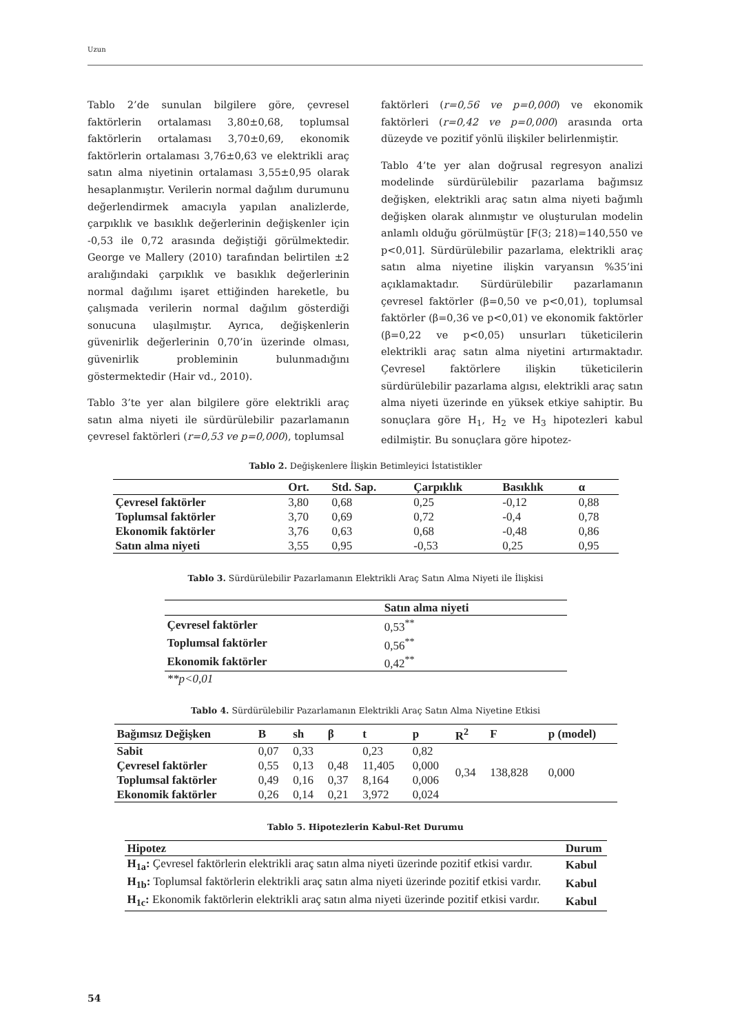Uzun
Tablo 2’de sunulan bilgilere göre, çevresel faktörlerin ortalaması 3,80±0,68, toplumsal faktörlerin ortalaması 3,70±0,69, ekonomik faktörlerin ortalaması 3,76±0,63 ve elektrikli araç satın alma niyetinin ortalaması 3,55±0,95 olarak hesaplanmıştır. Verilerin normal dağılım durumunu değerlendirmek amacıyla yapılan analizlerde, çarpıklık ve basıklık değerlerinin değişkenler için -0,53 ile 0,72 arasında değiştiği görülmektedir. George ve Mallery (2010) tarafından belirtilen ±2 aralığındaki çarpıklık ve basıklık değerlerinin normal dağılımı işaret ettiğinden hareketle, bu çalışmada verilerin normal dağılım gösterdiği sonucuna ulaşılmıştır. Ayrıca, değişkenlerin güvenirlik değerlerinin 0,70’in üzerinde olması, güvenirlik probleminin bulunmadığını göstermektedir (Hair vd., 2010).
Tablo 3’te yer alan bilgilere göre elektrikli araç satın alma niyeti ile sürdürülebilir pazarlamanın çevresel faktörleri (r=0,53 ve p=0,000), toplumsal
faktörleri (r=0,56 ve p=0,000) ve ekonomik faktörleri (r=0,42 ve p=0,000) arasında orta düzeyde ve pozitif yönlü ilişkiler belirlenmiştir.
Tablo 4’te yer alan doğrusal regresyon analizi modelinde sürdürülebilir pazarlama bağımsız değişken, elektrikli araç satın alma niyeti bağımlı değişken olarak alınmıştır ve oluşturulan modelin anlamlı olduğu görülmüştür [F(3; 218)=140,550 ve p<0,01]. Sürdürülebilir pazarlama, elektrikli araç satın alma niyetine ilişkin varyansın %35’ini açıklamaktadır. Sürdürülebilir pazarlamanın çevresel faktörler (β=0,50 ve p<0,01), toplumsal faktörler (β=0,36 ve p<0,01) ve ekonomik faktörler (β=0,22 ve p<0,05) unsurları tüketicilerin elektrikli araç satın alma niyetini artırmaktadır. Çevresel faktörlere ilişkin tüketicilerin sürdürülebilir pazarlama algısı, elektrikli araç satın alma niyeti üzerinde en yüksek etkiye sahiptir. Bu sonuçlara göre H<sub>1</sub>, H<sub>2</sub> ve H<sub>3</sub> hipotezleri kabul edilmiştir. Bu sonuçlara göre hipotez-
Tablo 2. Değişkenlere İlişkin Betimleyici İstatistikler
| | Ort. | Std. Sap. | Çarpıklık | Basıklık | α |
| --- | --- | --- | --- | --- | --- |
| Çevresel faktörler | 3,80 | 0,68 | 0,25 | -0,12 | 0,88 |
| Toplumsal faktörler | 3,70 | 0,69 | 0,72 | -0,4 | 0,78 |
| Ekonomik faktörler | 3,76 | 0,63 | 0,68 | -0,48 | 0,86 |
| Satın alma niyeti | 3,55 | 0,95 | -0,53 | 0,25 | 0,95 |
Tablo 3. Sürdürülebilir Pazarlamanın Elektrikli Araç Satın Alma Niyeti ile İlişkisi
| | Satın alma niyeti |
| --- | --- |
| Çevresel faktörler | 0,53<sup>**</sup> |
| Toplumsal faktörler | 0,56<sup>**</sup> |
| Ekonomik faktörler | 0,42<sup>**</sup> |
| **p<0,01 | |
Tablo 4. Sürdürülebilir Pazarlamanın Elektrikli Araç Satın Alma Niyetine Etkisi
| Bağımsız Değişken | B | sh | β | t | p | R<sup>2</sup> | F | p (model) |
| --- | --- | --- | --- | --- | --- | --- | --- | --- |
| Sabit | 0,07 | 0,33 | | 0,23 | 0,82 | 0,34 | 138,828 | 0,000 |
| Çevresel faktörler | 0,55 | 0,13 | 0,48 | 11,405 | 0,000 | | | |
| Toplumsal faktörler | 0,49 | 0,16 | 0,37 | 8,164 | 0,006 | | | |
| Ekonomik faktörler | 0,26 | 0,14 | 0,21 | 3,972 | 0,024 | | | |
Tablo 5. Hipotezlerin Kabul-Ret Durumu
| Hipotez | Durum |
| --- | --- |
| H<sub>1a</sub>: Çevresel faktörlerin elektrikli araç satın alma niyeti üzerinde pozitif etkisi vardır. | Kabul |
| H<sub>1b</sub>: Toplumsal faktörlerin elektrikli araç satın alma niyeti üzerinde pozitif etkisi vardır. | Kabul |
| H<sub>1c</sub>: Ekonomik faktörlerin elektrikli araç satın alma niyeti üzerinde pozitif etkisi vardır. | Kabul |
54